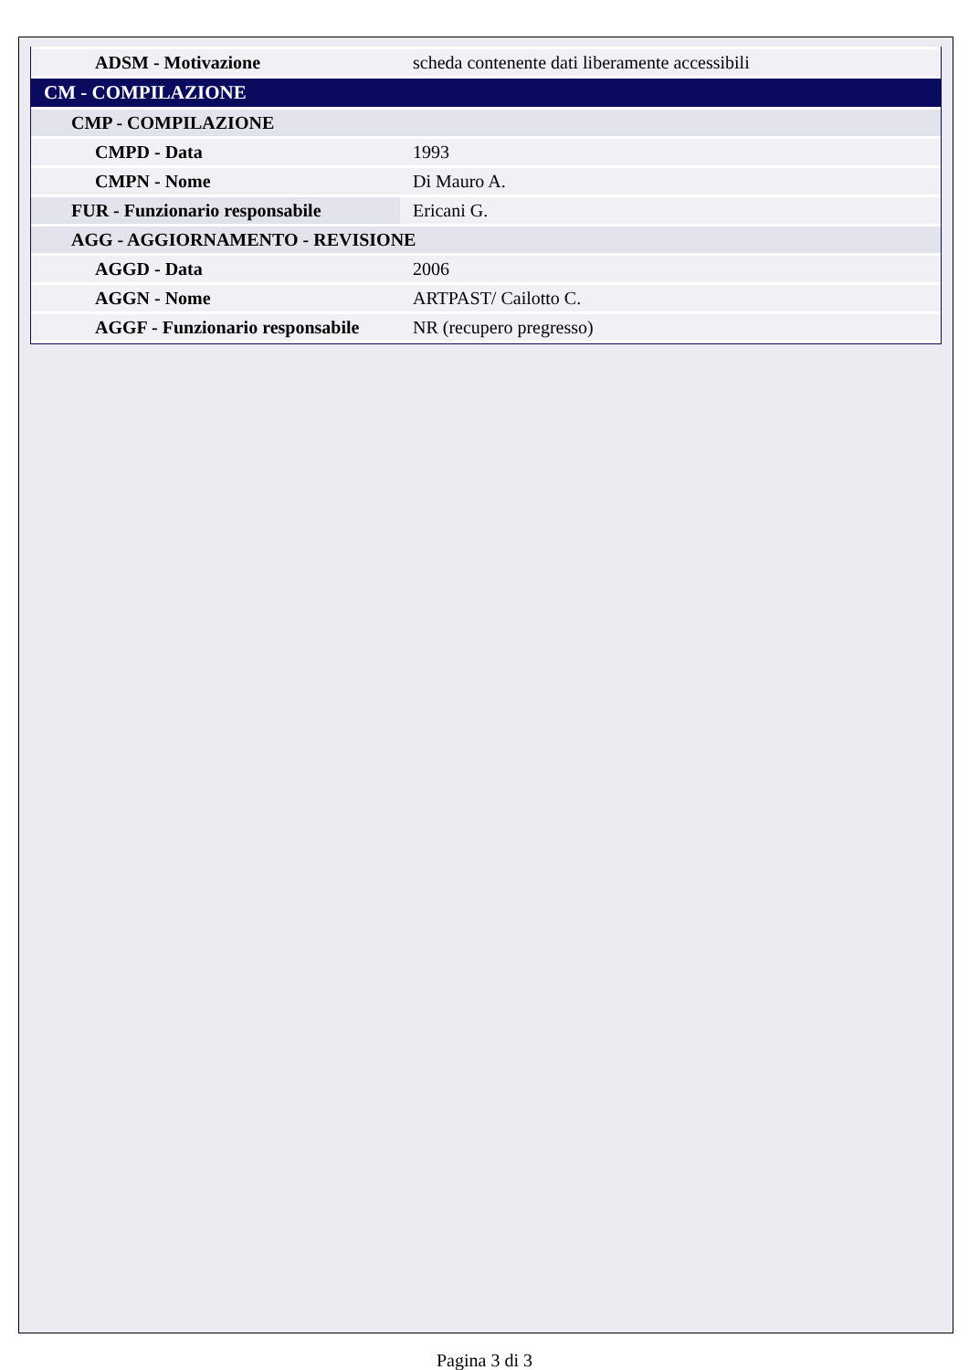| ADSM - Motivazione | scheda contenente dati liberamente accessibili |
| CM - COMPILAZIONE | |
| CMP - COMPILAZIONE | |
| CMPD - Data | 1993 |
| CMPN - Nome | Di Mauro A. |
| FUR - Funzionario responsabile | Ericani G. |
| AGG - AGGIORNAMENTO - REVISIONE | |
| AGGD - Data | 2006 |
| AGGN - Nome | ARTPAST/ Cailotto C. |
| AGGF - Funzionario responsabile | NR (recupero pregresso) |
Pagina 3 di 3